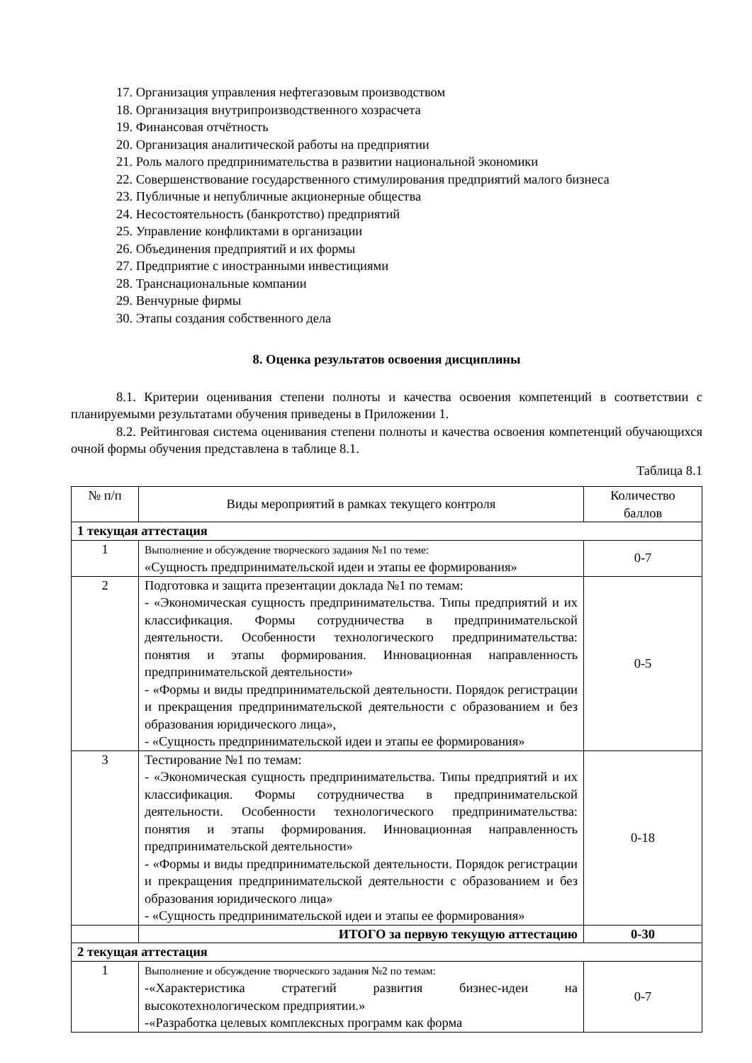17. Организация управления нефтегазовым производством
18. Организация внутрипроизводственного хозрасчета
19. Финансовая отчётность
20. Организация аналитической работы на предприятии
21. Роль малого предпринимательства в развитии национальной экономики
22. Совершенствование государственного стимулирования предприятий малого бизнеса
23. Публичные и непубличные акционерные общества
24. Несостоятельность (банкротство) предприятий
25. Управление конфликтами в организации
26. Объединения предприятий и их формы
27. Предприятие с иностранными инвестициями
28. Транснациональные компании
29. Венчурные фирмы
30. Этапы создания собственного дела
8. Оценка результатов освоения дисциплины
8.1. Критерии оценивания степени полноты и качества освоения компетенций в соответствии с планируемыми результатами обучения приведены в Приложении 1.
8.2. Рейтинговая система оценивания степени полноты и качества освоения компетенций обучающихся очной формы обучения представлена в таблице 8.1.
Таблица 8.1
| № п/п | Виды мероприятий в рамках текущего контроля | Количество баллов |
| --- | --- | --- |
| 1 текущая аттестация | | |
| 1 | Выполнение и обсуждение творческого задания №1 по теме: «Сущность предпринимательской идеи и этапы ее формирования» | 0-7 |
| 2 | Подготовка и защита презентации доклада №1 по темам: - «Экономическая сущность предпринимательства. Типы предприятий и их классификация. Формы сотрудничества в предпринимательской деятельности. Особенности технологического предпринимательства: понятия и этапы формирования. Инновационная направленность предпринимательской деятельности» - «Формы и виды предпринимательской деятельности. Порядок регистрации и прекращения предпринимательской деятельности с образованием и без образования юридического лица», - «Сущность предпринимательской идеи и этапы ее формирования» | 0-5 |
| 3 | Тестирование №1 по темам: - «Экономическая сущность предпринимательства. Типы предприятий и их классификация. Формы сотрудничества в предпринимательской деятельности. Особенности технологического предпринимательства: понятия и этапы формирования. Инновационная направленность предпринимательской деятельности» - «Формы и виды предпринимательской деятельности. Порядок регистрации и прекращения предпринимательской деятельности с образованием и без образования юридического лица» - «Сущность предпринимательской идеи и этапы ее формирования» | 0-18 |
| | ИТОГО за первую текущую аттестацию | 0-30 |
| 2 текущая аттестация | | |
| 1 | Выполнение и обсуждение творческого задания №2 по темам: -«Характеристика стратегий развития бизнес-идеи на высокотехнологическом предприятии.» -«Разработка целевых комплексных программ как форма | 0-7 |